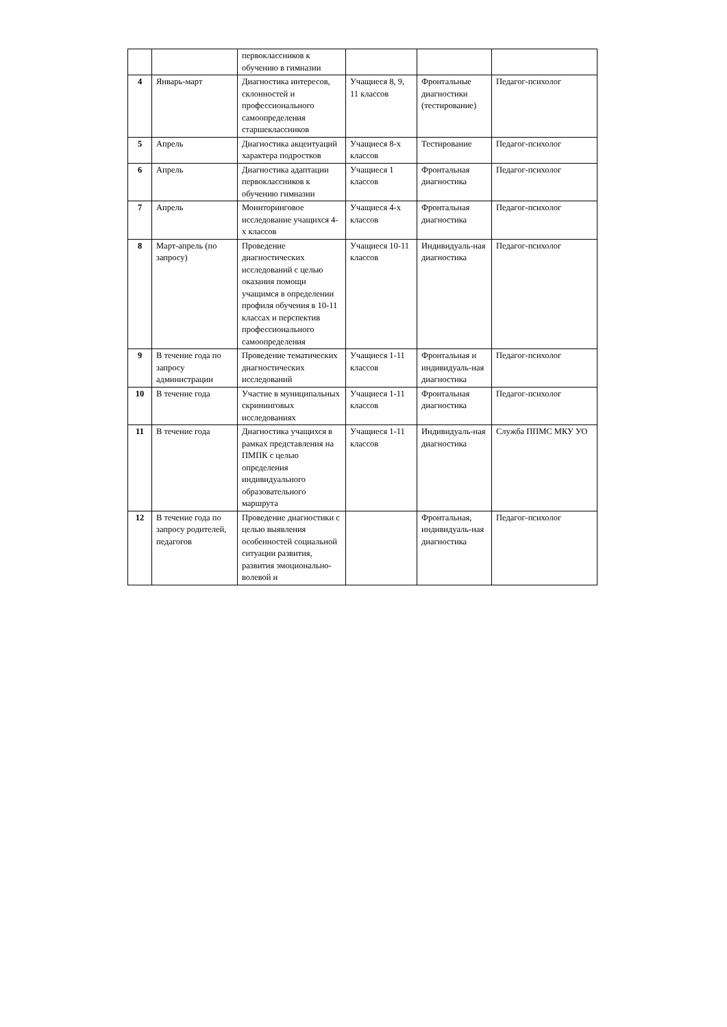| | | первоклассников к обучению в гимназии | | | |
| 4 | Январь-март | Диагностика интересов, склонностей и профессионального самоопределения старшеклассников | Учащиеся 8, 9, 11 классов | Фронтальные диагностики (тестирование) | Педагог-психолог |
| 5 | Апрель | Диагностика акцентуаций характера подростков | Учащиеся 8-х классов | Тестирование | Педагог-психолог |
| 6 | Апрель | Диагностика адаптации первоклассников к обучению гимназии | Учащиеся 1 классов | Фронтальная диагностика | Педагог-психолог |
| 7 | Апрель | Мониторинговое исследование учащихся 4-х классов | Учащиеся 4-х классов | Фронтальная диагностика | Педагог-психолог |
| 8 | Март-апрель (по запросу) | Проведение диагностических исследований с целью оказания помощи учащимся в определении профиля обучения в 10-11 классах и перспектив профессионального самоопределения | Учащиеся 10-11 классов | Индивидуаль-ная диагностика | Педагог-психолог |
| 9 | В течение года по запросу администрации | Проведение тематических диагностических исследований | Учащиеся 1-11 классов | Фронтальная и индивидуаль-ная диагностика | Педагог-психолог |
| 10 | В течение года | Участие в муниципальных скрининговых исследованиях | Учащиеся 1-11 классов | Фронтальная диагностика | Педагог-психолог |
| 11 | В течение года | Диагностика учащихся в рамках представления на ПМПК с целью определения индивидуального образовательного маршрута | Учащиеся 1-11 классов | Индивидуаль-ная диагностика | Служба ППМС МКУ УО |
| 12 | В течение года по запросу родителей, педагогов | Проведение диагностики с целью выявления особенностей социальной ситуации развития, развития эмоционально-волевой и | | Фронтальная, индивидуаль-ная диагностика | Педагог-психолог |